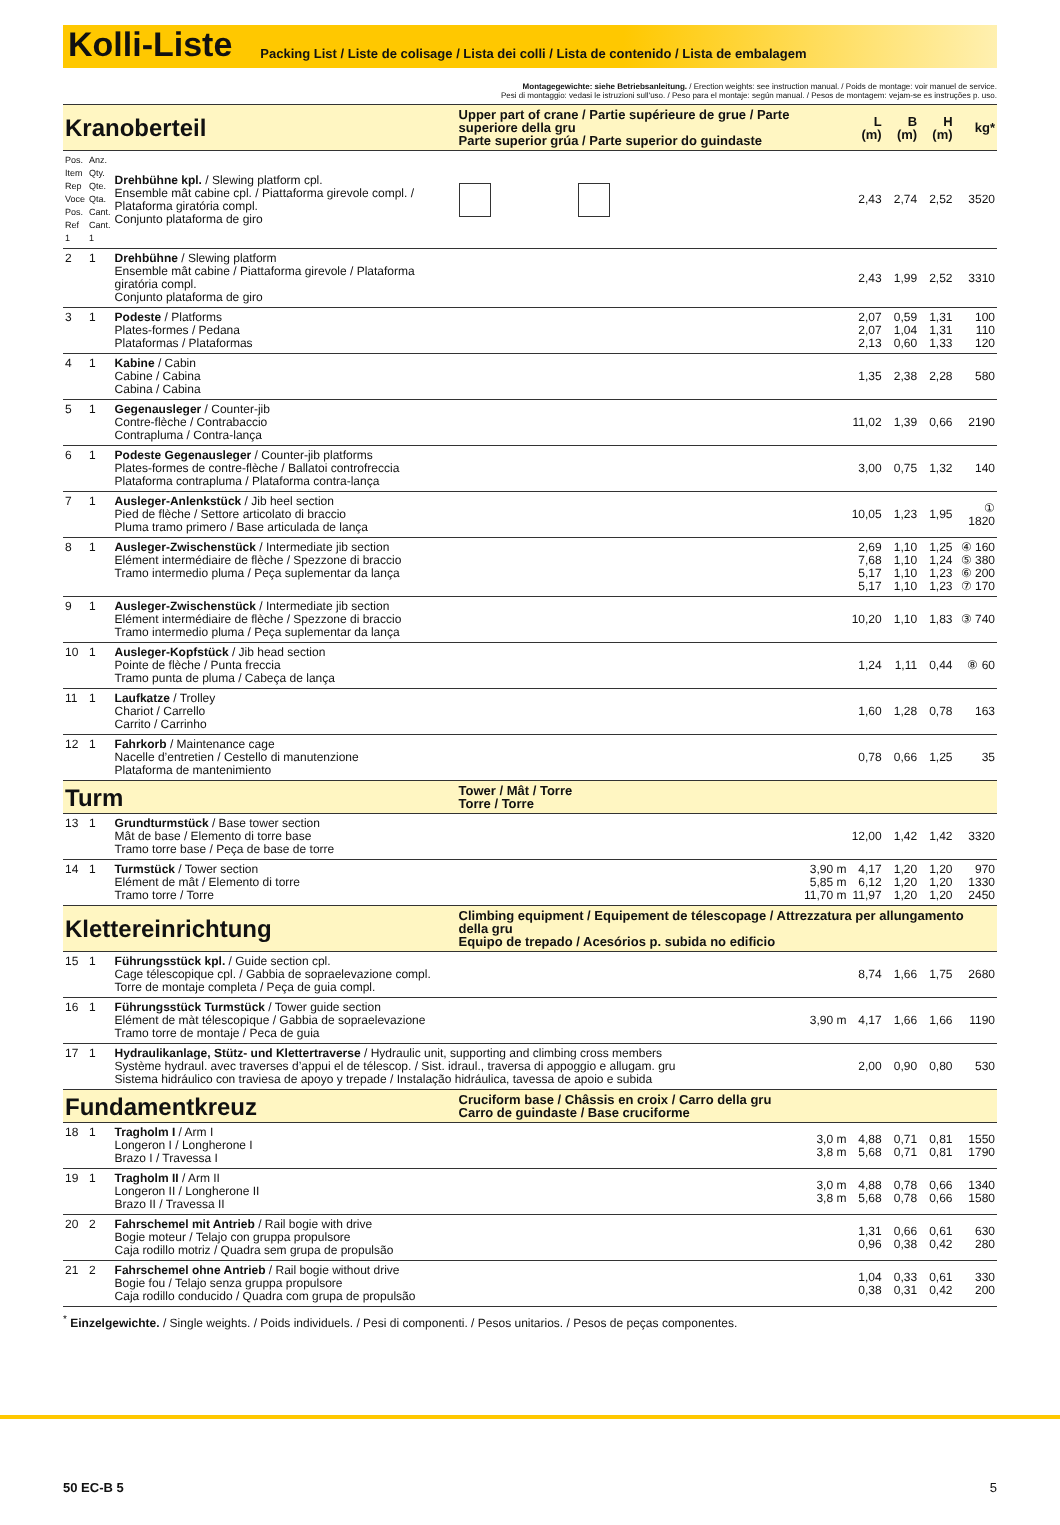Kolli-Liste
Packing List / Liste de colisage / Lista dei colli / Lista de contenido / Lista de embalagem
Montagegewichte: siehe Betriebsanleitung. / Erection weights: see instruction manual. / Poids de montage: voir manuel de service.
Pesi di montaggio: vedasi le istruzioni sull'uso. / Peso para el montaje: según manual. / Pesos de montagem: vejam-se es instruções p. uso.
| Kranoberteil | | | Upper part of crane / Partie supérieure de grue / Parte superiore della gru Parte superior grúa / Parte superior do guindaste | | | L (m) | B (m) | H (m) | kg* |
| Pos. Item Rep Voce Pos. Ref 1 | Anz. Qty. Qte. Qta. Cant. Cant. 1 | Drehbühne kpl. / Slewing platform cpl. Ensemble mât cabine cpl. / Piattaforma girevole compl. / Plataforma giratória compl. Conjunto plataforma de giro | | | | 2,43 | 2,74 | 2,52 | 3520 |
| 2 | 1 | Drehbühne / Slewing platform Ensemble mât cabine / Piattaforma girevole / Plataforma giratória compl. Conjunto plataforma de giro | | | | 2,43 | 1,99 | 2,52 | 3310 |
| 3 | 1 | Podeste / Platforms Plates-formes / Pedana Plataformas / Plataformas | | | | 2,07 2,07 2,13 | 0,59 1,04 0,60 | 1,31 1,31 1,33 | 100 110 120 |
| 4 | 1 | Kabine / Cabin Cabine / Cabina Cabina / Cabina | | | | 1,35 | 2,38 | 2,28 | 580 |
| 5 | 1 | Gegenausleger / Counter-jib Contre-flèche / Contrabaccio Contrapluma / Contra-lança | | | | 11,02 | 1,39 | 0,66 | 2190 |
| 6 | 1 | Podeste Gegenausleger / Counter-jib platforms Plates-formes de contre-flèche / Ballatoi controfreccia Plataforma contrapluma / Plataforma contra-lança | | | | 3,00 | 0,75 | 1,32 | 140 |
| 7 | 1 | Ausleger-Anlenkstück / Jib heel section Pied de flèche / Settore articolato di braccio Pluma tramo primero / Base articulada de lança | | | | 10,05 | 1,23 | 1,95 | ① 1820 |
| 8 | 1 | Ausleger-Zwischenstück / Intermediate jib section Elément intermédiaire de flèche / Spezzone di braccio Tramo intermedio pluma / Peça suplementar da lança | | | | 2,69 7,68 5,17 5,17 | 1,10 1,10 1,10 1,10 | 1,25 1,24 1,23 1,23 | ④ 160 ⑤ 380 ⑥ 200 ⑦ 170 |
| 9 | 1 | Ausleger-Zwischenstück / Intermediate jib section Elément intermédiaire de flèche / Spezzone di braccio Tramo intermedio pluma / Peça suplementar da lança | | | | 10,20 | 1,10 | 1,83 | ③ 740 |
| 10 | 1 | Ausleger-Kopfstück / Jib head section Pointe de flèche / Punta freccia Tramo punta de pluma / Cabeça de lança | | | | 1,24 | 1,11 | 0,44 | ⑧ 60 |
| 11 | 1 | Laufkatze / Trolley Chariot / Carrello Carrito / Carrinho | | | | 1,60 | 1,28 | 0,78 | 163 |
| 12 | 1 | Fahrkorb / Maintenance cage Nacelle d’entretien / Cestello di manutenzione Plataforma de mantenimiento | | | | 0,78 | 0,66 | 1,25 | 35 |
| Turm | | | Tower / Mât / Torre Torre / Torre | | | | | | |
| 13 | 1 | Grundturmstück / Base tower section Mât de base / Elemento di torre base Tramo torre base / Peça de base de torre | | | | 12,00 | 1,42 | 1,42 | 3320 |
| 14 | 1 | Turmstück / Tower section Elément de mât / Elemento di torre Tramo torre / Torre | | | 3,90 m 5,85 m 11,70 m | 4,17 6,12 11,97 | 1,20 1,20 1,20 | 1,20 1,20 1,20 | 970 1330 2450 |
| Klettereinrichtung | | | Climbing equipment / Equipement de télescopage / Attrezzatura per allungamento della gru Equipo de trepado / Acesórios p. subida no edificio | | | | | | |
| 15 | 1 | Führungsstück kpl. / Guide section cpl. Cage télescopique cpl. / Gabbia de sopraelevazione compl. Torre de montaje completa / Peça de guia compl. | | | | 8,74 | 1,66 | 1,75 | 2680 |
| 16 | 1 | Führungsstück Turmstück / Tower guide section Elément de màt télescopique / Gabbia de sopraelevazione Tramo torre de montaje / Peca de guia | | | 3,90 m | 4,17 | 1,66 | 1,66 | 1190 |
| 17 | 1 | Hydraulikanlage, Stütz- und Klettertraverse / Hydraulic unit, supporting and climbing cross members Système hydraul. avec traverses d’appui el de télescop. / Sist. idraul., traversa di appoggio e allugam. gru Sistema hidráulico con traviesa de apoyo y trepade / Instalação hidráulica, tavessa de apoio e subida | | | | 2,00 | 0,90 | 0,80 | 530 |
| Fundamentkreuz | | | Cruciform base / Châssis en croix / Carro della gru Carro de guindaste / Base cruciforme | | | | | | |
| 18 | 1 | Tragholm I / Arm I Longeron I / Longherone I Brazo I / Travessa I | | | 3,0 m 3,8 m | 4,88 5,68 | 0,71 0,71 | 0,81 0,81 | 1550 1790 |
| 19 | 1 | Tragholm II / Arm II Longeron II / Longherone II Brazo II / Travessa II | | | 3,0 m 3,8 m | 4,88 5,68 | 0,78 0,78 | 0,66 0,66 | 1340 1580 |
| 20 | 2 | Fahrschemel mit Antrieb / Rail bogie with drive Bogie moteur / Telajo con gruppa propulsore Caja rodillo motriz / Quadra sem grupa de propulsão | | | | 1,31 0,96 | 0,66 0,38 | 0,61 0,42 | 630 280 |
| 21 | 2 | Fahrschemel ohne Antrieb / Rail bogie without drive Bogie fou / Telajo senza gruppa propulsore Caja rodillo conducido / Quadra com grupa de propulsão | | | | 1,04 0,38 | 0,33 0,31 | 0,61 0,42 | 330 200 |
<sup>*</sup> Einzelgewichte. / Single weights. / Poids individuels. / Pesi di componenti. / Pesos unitarios. / Pesos de peças componentes.
50 EC-B 5 5